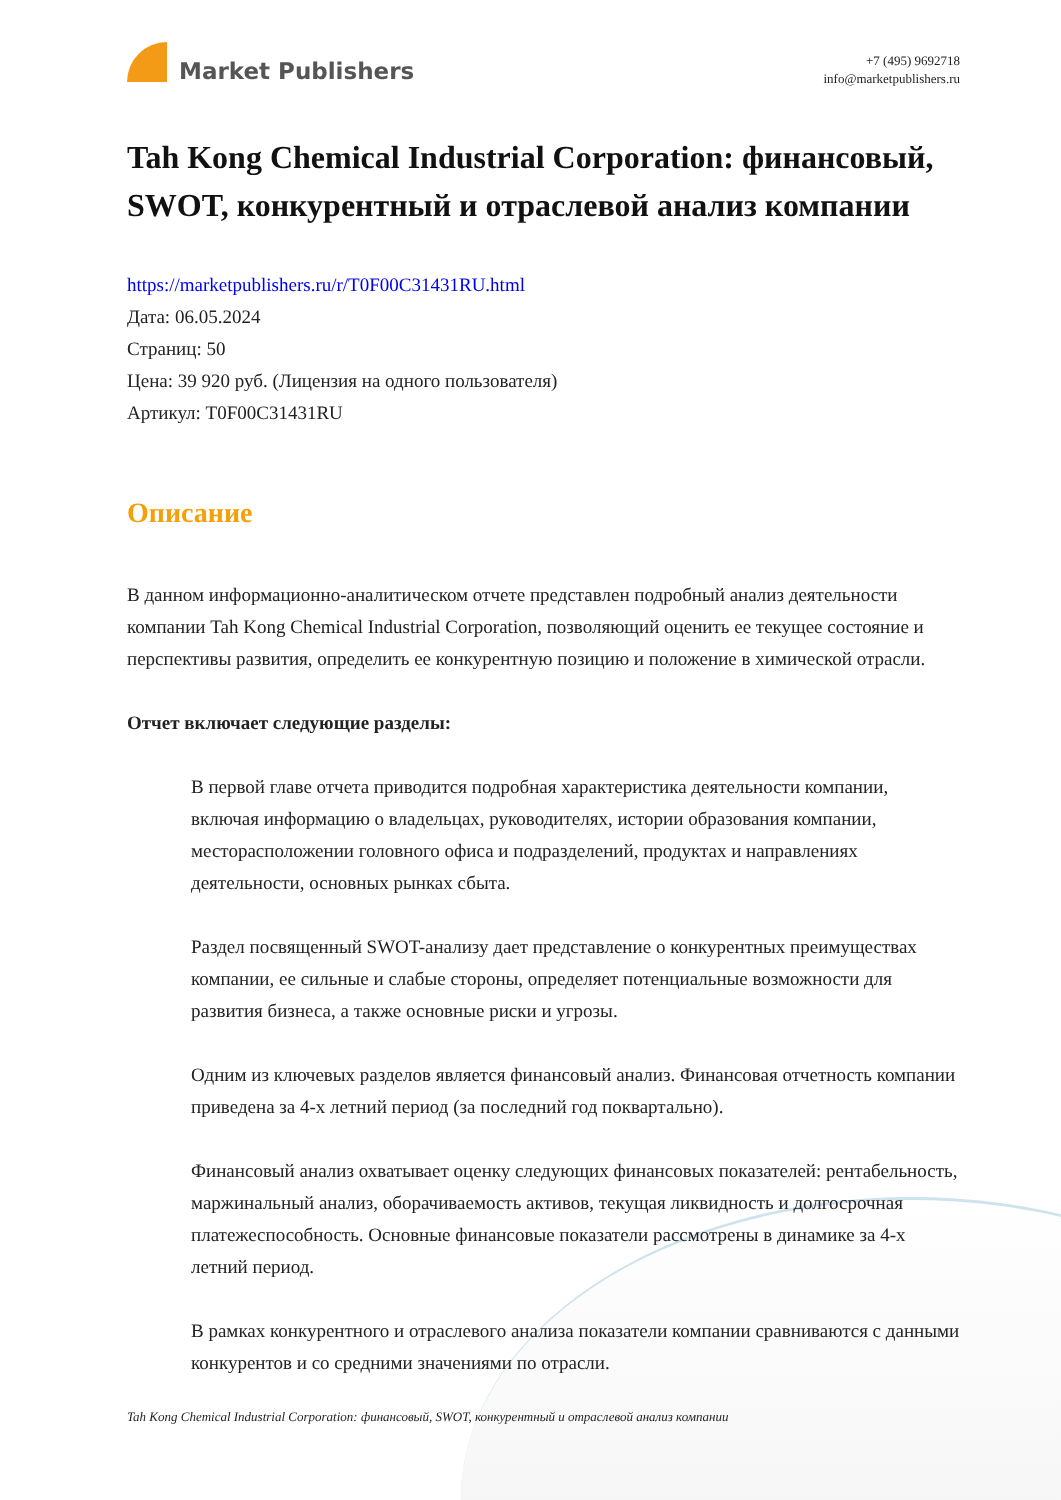Market Publishers
+7 (495) 9692718
info@marketpublishers.ru
Tah Kong Chemical Industrial Corporation: финансовый, SWOT, конкурентный и отраслевой анализ компании
https://marketpublishers.ru/r/T0F00C31431RU.html
Дата: 06.05.2024
Страниц: 50
Цена: 39 920 руб. (Лицензия на одного пользователя)
Артикул: T0F00C31431RU
Описание
В данном информационно-аналитическом отчете представлен подробный анализ деятельности компании Tah Kong Chemical Industrial Corporation, позволяющий оценить ее текущее состояние и перспективы развития, определить ее конкурентную позицию и положение в химической отрасли.
Отчет включает следующие разделы:
В первой главе отчета приводится подробная характеристика деятельности компании, включая информацию о владельцах, руководителях, истории образования компании, месторасположении головного офиса и подразделений, продуктах и направлениях деятельности, основных рынках сбыта.
Раздел посвященный SWOT-анализу дает представление о конкурентных преимуществах компании, ее сильные и слабые стороны, определяет потенциальные возможности для развития бизнеса, а также основные риски и угрозы.
Одним из ключевых разделов является финансовый анализ. Финансовая отчетность компании приведена за 4-х летний период (за последний год поквартально).
Финансовый анализ охватывает оценку следующих финансовых показателей: рентабельность, маржинальный анализ, оборачиваемость активов, текущая ликвидность и долгосрочная платежеспособность. Основные финансовые показатели рассмотрены в динамике за 4-х летний период.
В рамках конкурентного и отраслевого анализа показатели компании сравниваются с данными конкурентов и со средними значениями по отрасли.
Tah Kong Chemical Industrial Corporation: финансовый, SWOT, конкурентный и отраслевой анализ компании